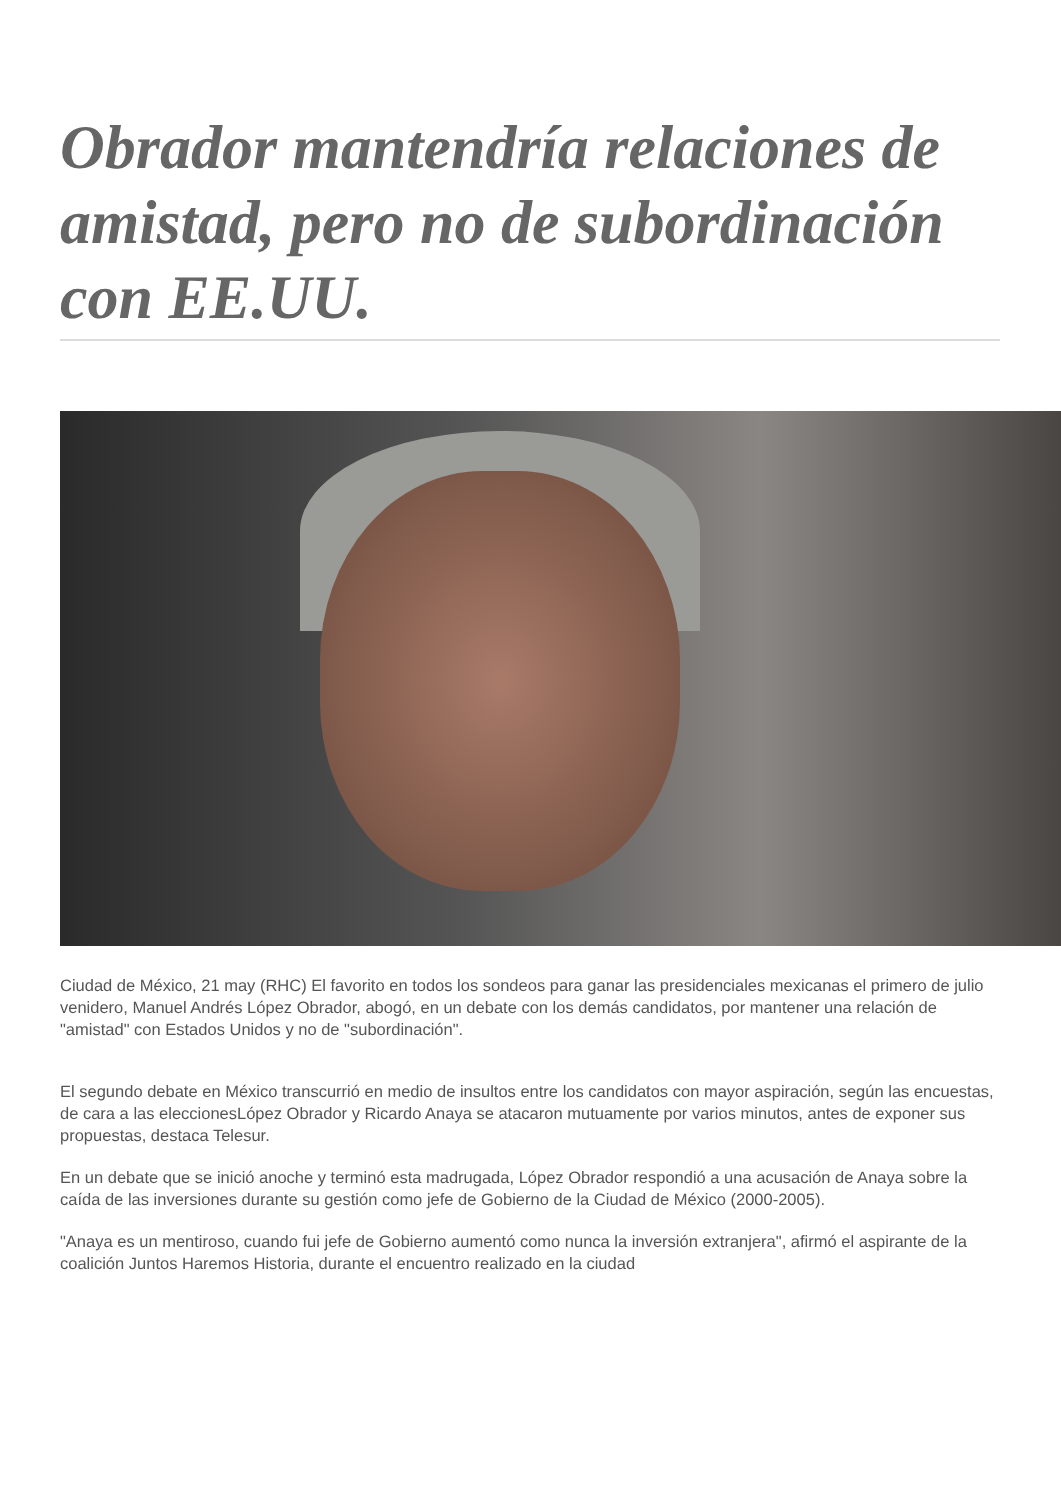Obrador mantendría relaciones de amistad, pero no de subordinación con EE.UU.
Ciudad de México, 21 may (RHC) El favorito en todos los sondeos para ganar las presidenciales mexicanas el primero de julio venidero, Manuel Andrés López Obrador, abogó, en un debate con los demás candidatos, por mantener una relación de "amistad" con Estados Unidos y no de "subordinación".
El segundo debate en México transcurrió en medio de insultos entre los candidatos con mayor aspiración, según las encuestas, de cara a las eleccionesLópez Obrador y Ricardo Anaya se atacaron mutuamente por varios minutos, antes de exponer sus propuestas, destaca Telesur.
En un debate que se inició anoche y terminó esta madrugada, López Obrador respondió a una acusación de Anaya sobre la caída de las inversiones durante su gestión como jefe de Gobierno de la Ciudad de México (2000-2005).
"Anaya es un mentiroso, cuando fui jefe de Gobierno aumentó como nunca la inversión extranjera", afirmó el aspirante de la coalición Juntos Haremos Historia, durante el encuentro realizado en la ciudad